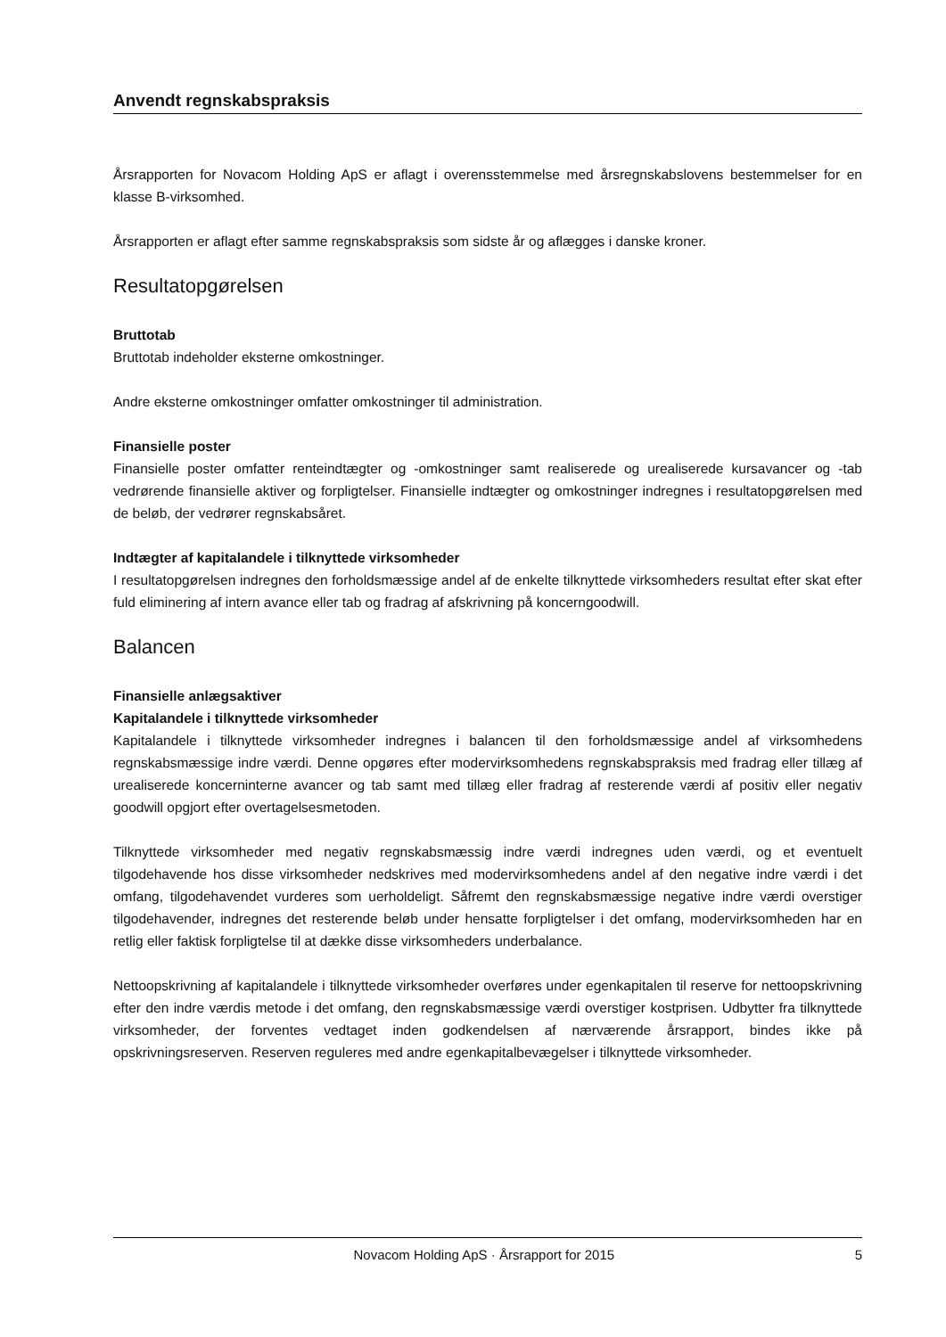Anvendt regnskabspraksis
Årsrapporten for Novacom Holding ApS er aflagt i overensstemmelse med årsregnskabslovens bestemmelser for en klasse B-virksomhed.
Årsrapporten er aflagt efter samme regnskabspraksis som sidste år og aflægges i danske kroner.
Resultatopgørelsen
Bruttotab
Bruttotab indeholder eksterne omkostninger.
Andre eksterne omkostninger omfatter omkostninger til administration.
Finansielle poster
Finansielle poster omfatter renteindtægter og -omkostninger samt realiserede og urealiserede kursavancer og -tab vedrørende finansielle aktiver og forpligtelser. Finansielle indtægter og omkostninger indregnes i resultatopgørelsen med de beløb, der vedrører regnskabsåret.
Indtægter af kapitalandele i tilknyttede virksomheder
I resultatopgørelsen indregnes den forholdsmæssige andel af de enkelte tilknyttede virksomheders resultat efter skat efter fuld eliminering af intern avance eller tab og fradrag af afskrivning på koncerngoodwill.
Balancen
Finansielle anlægsaktiver
Kapitalandele i tilknyttede virksomheder
Kapitalandele i tilknyttede virksomheder indregnes i balancen til den forholdsmæssige andel af virksomhedens regnskabsmæssige indre værdi. Denne opgøres efter modervirksomhedens regnskabspraksis med fradrag eller tillæg af urealiserede koncerninterne avancer og tab samt med tillæg eller fradrag af resterende værdi af positiv eller negativ goodwill opgjort efter overtagelsesmetoden.
Tilknyttede virksomheder med negativ regnskabsmæssig indre værdi indregnes uden værdi, og et eventuelt tilgodehavende hos disse virksomheder nedskrives med modervirksomhedens andel af den negative indre værdi i det omfang, tilgodehavendet vurderes som uerholdeligt. Såfremt den regnskabsmæssige negative indre værdi overstiger tilgodehavender, indregnes det resterende beløb under hensatte forpligtelser i det omfang, modervirksomheden har en retlig eller faktisk forpligtelse til at dække disse virksomheders underbalance.
Nettoopskrivning af kapitalandele i tilknyttede virksomheder overføres under egenkapitalen til reserve for nettoopskrivning efter den indre værdis metode i det omfang, den regnskabsmæssige værdi overstiger kostprisen. Udbytter fra tilknyttede virksomheder, der forventes vedtaget inden godkendelsen af nærværende årsrapport, bindes ikke på opskrivningsreserven. Reserven reguleres med andre egenkapitalbevægelser i tilknyttede virksomheder.
Novacom Holding ApS · Årsrapport for 2015 5